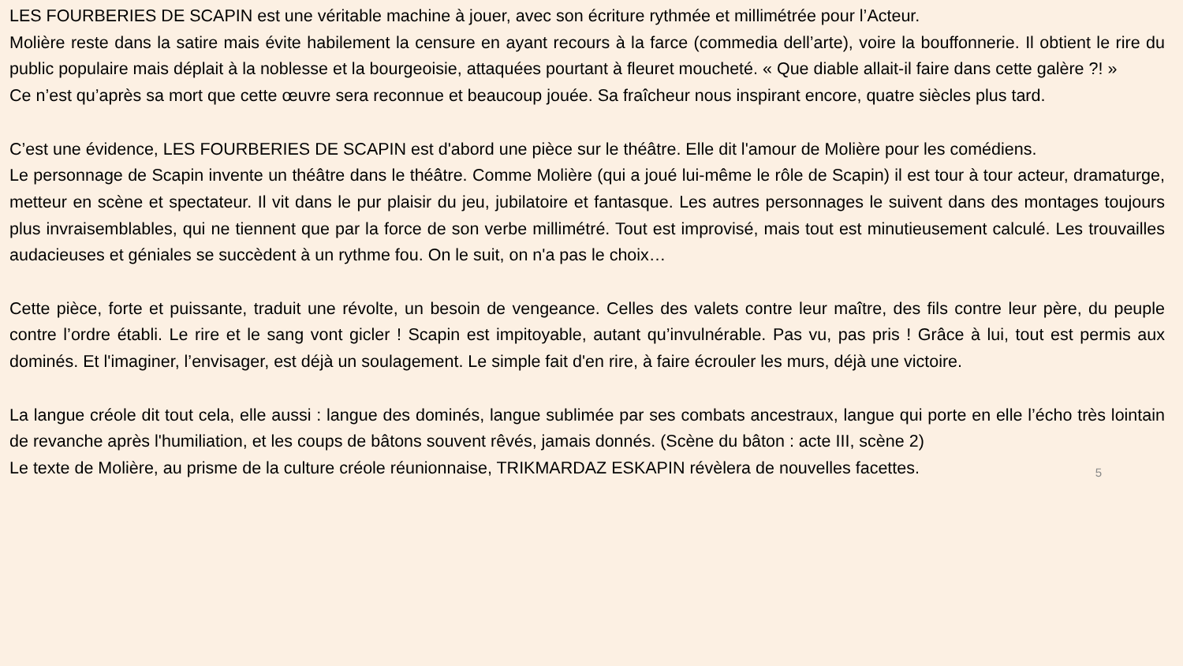LES FOURBERIES DE SCAPIN est une véritable machine à jouer, avec son écriture rythmée et millimétrée pour l’Acteur.
Molière reste dans la satire mais évite habilement la censure en ayant recours à la farce (commedia dell’arte), voire la bouffonnerie. Il obtient le rire du public populaire mais déplait à la noblesse et la bourgeoisie, attaquées pourtant à fleuret moucheté. « Que diable allait-il faire dans cette galère ?! »
Ce n’est qu’après sa mort que cette œuvre sera reconnue et beaucoup jouée. Sa fraîcheur nous inspirant encore, quatre siècles plus tard.
C’est une évidence, LES FOURBERIES DE SCAPIN est d'abord une pièce sur le théâtre. Elle dit l'amour de Molière pour les comédiens.
Le personnage de Scapin invente un théâtre dans le théâtre. Comme Molière (qui a joué lui-même le rôle de Scapin) il est tour à tour acteur, dramaturge, metteur en scène et spectateur. Il vit dans le pur plaisir du jeu, jubilatoire et fantasque. Les autres personnages le suivent dans des montages toujours plus invraisemblables, qui ne tiennent que par la force de son verbe millimétré. Tout est improvisé, mais tout est minutieusement calculé. Les trouvailles audacieuses et géniales se succèdent à un rythme fou. On le suit, on n'a pas le choix…
Cette pièce, forte et puissante, traduit une révolte, un besoin de vengeance. Celles des valets contre leur maître, des fils contre leur père, du peuple contre l’ordre établi. Le rire et le sang vont gicler ! Scapin est impitoyable, autant qu’invulnérable. Pas vu, pas pris ! Grâce à lui, tout est permis aux dominés. Et l'imaginer, l’envisager, est déjà un soulagement. Le simple fait d'en rire, à faire écrouler les murs, déjà une victoire.
La langue créole dit tout cela, elle aussi : langue des dominés, langue sublimée par ses combats ancestraux, langue qui porte en elle l’écho très lointain de revanche après l'humiliation, et les coups de bâtons souvent rêvés, jamais donnés. (Scène du bâton : acte III, scène 2)
Le texte de Molière, au prisme de la culture créole réunionnaise, TRIKMARDAZ ESKAPIN révèlera de nouvelles facettes.
5